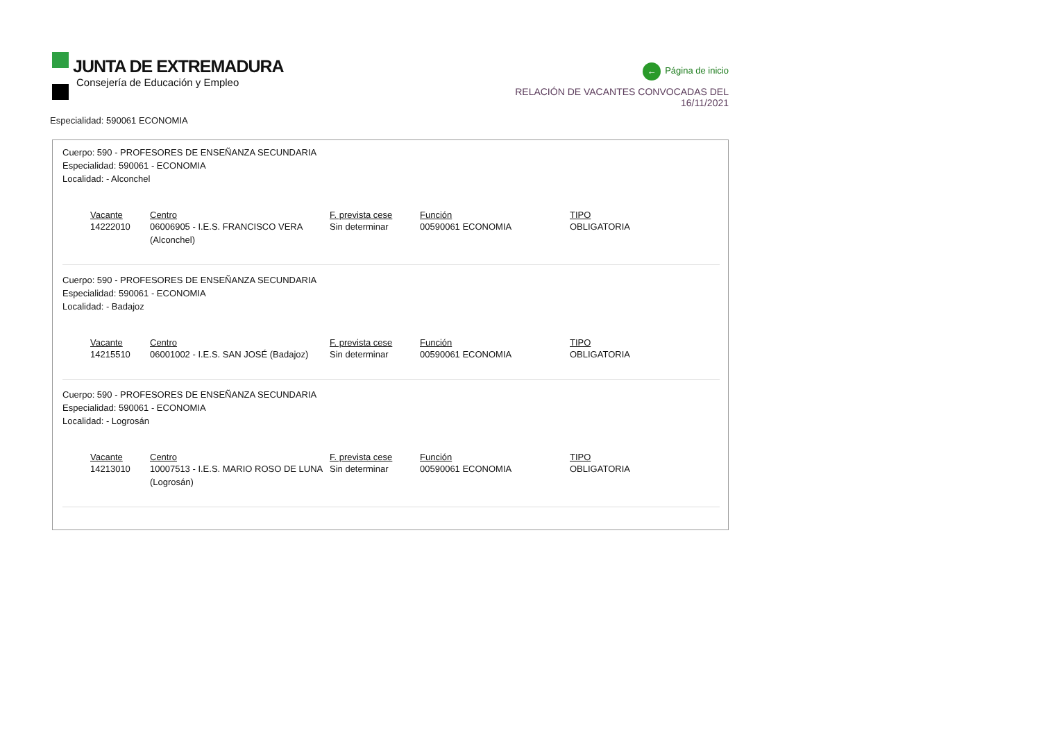JUNTA DE EXTREMADURA
Consejería de Educación y Empleo
← Página de inicio
RELACIÓN DE VACANTES CONVOCADAS DEL 16/11/2021
Especialidad: 590061 ECONOMIA
Cuerpo: 590 - PROFESORES DE ENSEÑANZA SECUNDARIA
Especialidad: 590061 - ECONOMIA
Localidad: - Alconchel
| Vacante | Centro | F. prevista cese | Función | TIPO |
| --- | --- | --- | --- | --- |
| 14222010 | 06006905 - I.E.S. FRANCISCO VERA (Alconchel) | Sin determinar | 00590061 ECONOMIA | OBLIGATORIA |
Cuerpo: 590 - PROFESORES DE ENSEÑANZA SECUNDARIA
Especialidad: 590061 - ECONOMIA
Localidad: - Badajoz
| Vacante | Centro | F. prevista cese | Función | TIPO |
| --- | --- | --- | --- | --- |
| 14215510 | 06001002 - I.E.S. SAN JOSÉ (Badajoz) | Sin determinar | 00590061 ECONOMIA | OBLIGATORIA |
Cuerpo: 590 - PROFESORES DE ENSEÑANZA SECUNDARIA
Especialidad: 590061 - ECONOMIA
Localidad: - Logrosán
| Vacante | Centro | F. prevista cese | Función | TIPO |
| --- | --- | --- | --- | --- |
| 14213010 | 10007513 - I.E.S. MARIO ROSO DE LUNA (Logrosán) | Sin determinar | 00590061 ECONOMIA | OBLIGATORIA |